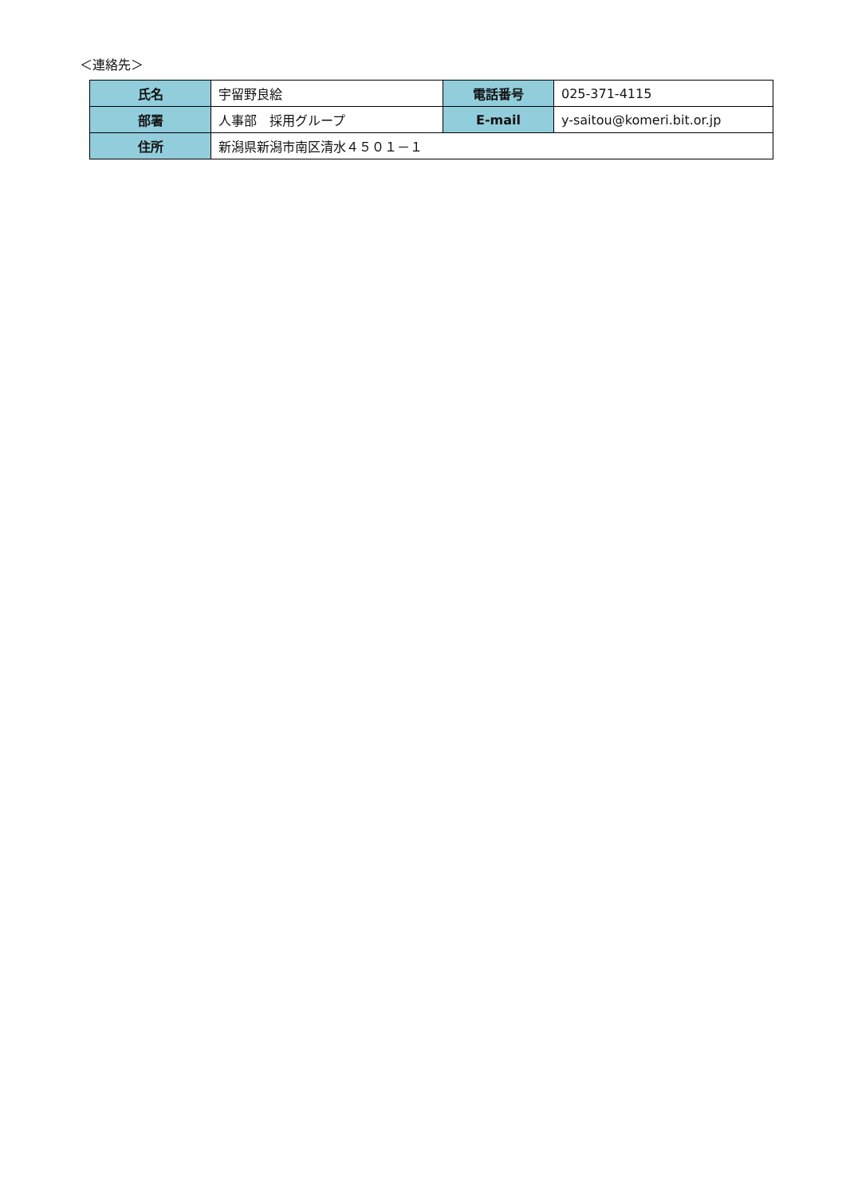＜連絡先＞
| 氏名 | 宇留野良絵 | 電話番号 | 025-371-4115 |
| 部署 | 人事部 採用グループ | E-mail | y-saitou@komeri.bit.or.jp |
| 住所 | 新潟県新潟市南区清水４５０１－１ | | |